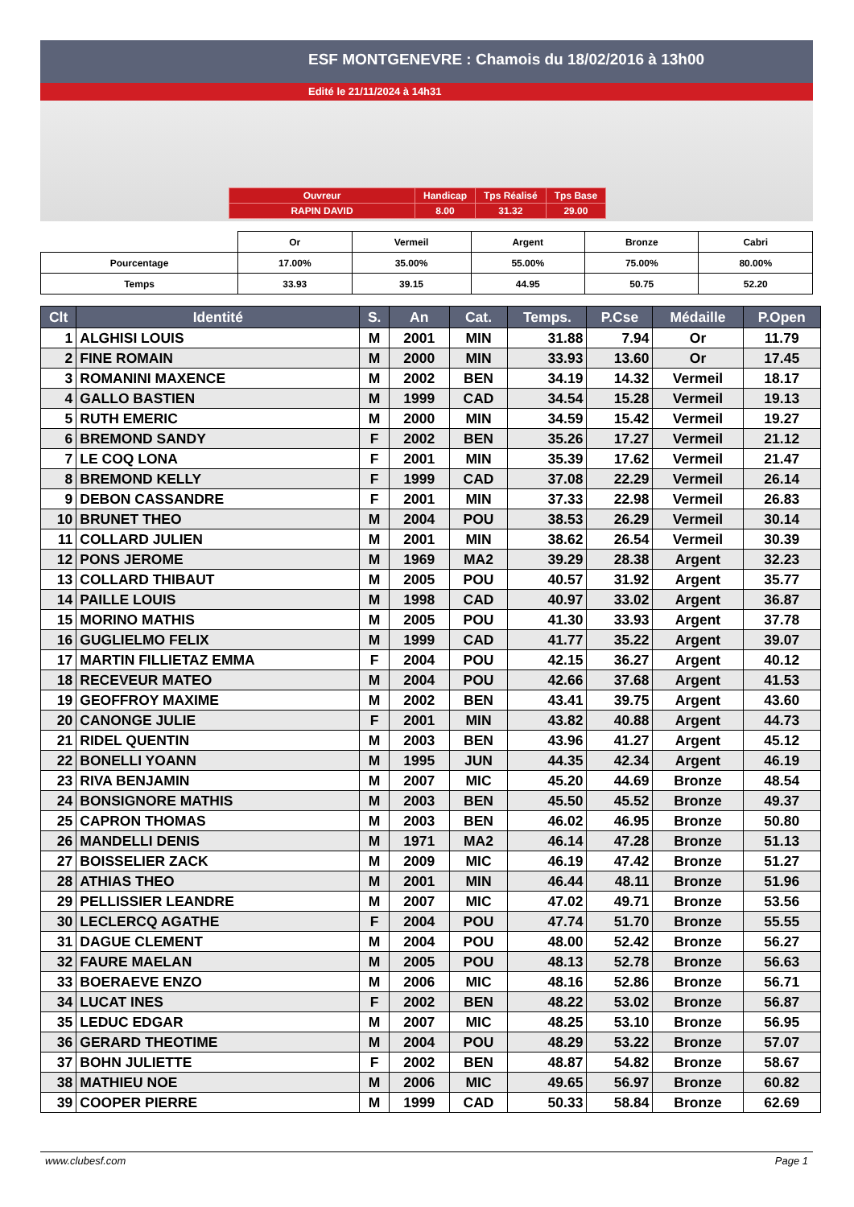ESF MONTGENEVRE : Chamois du 18/02/2016 à 13h00
Edité le 21/11/2024 à 14h31
| Ouvreur | Handicap | Tps Réalisé | Tps Base |
| RAPIN DAVID | 8.00 | 31.32 | 29.00 |
| | Or | Vermeil | Argent | Bronze | Cabri |
| Pourcentage | 17.00% | 35.00% | 55.00% | 75.00% | 80.00% |
| Temps | 33.93 | 39.15 | 44.95 | 50.75 | 52.20 |
| Clt | Identité | S. | An | Cat. | Temps. | P.Cse | Médaille | P.Open |
| --- | --- | --- | --- | --- | --- | --- | --- | --- |
| 1 | ALGHISI LOUIS | M | 2001 | MIN | 31.88 | 7.94 | Or | 11.79 |
| 2 | FINE ROMAIN | M | 2000 | MIN | 33.93 | 13.60 | Or | 17.45 |
| 3 | ROMANINI MAXENCE | M | 2002 | BEN | 34.19 | 14.32 | Vermeil | 18.17 |
| 4 | GALLO BASTIEN | M | 1999 | CAD | 34.54 | 15.28 | Vermeil | 19.13 |
| 5 | RUTH EMERIC | M | 2000 | MIN | 34.59 | 15.42 | Vermeil | 19.27 |
| 6 | BREMOND SANDY | F | 2002 | BEN | 35.26 | 17.27 | Vermeil | 21.12 |
| 7 | LE COQ LONA | F | 2001 | MIN | 35.39 | 17.62 | Vermeil | 21.47 |
| 8 | BREMOND KELLY | F | 1999 | CAD | 37.08 | 22.29 | Vermeil | 26.14 |
| 9 | DEBON CASSANDRE | F | 2001 | MIN | 37.33 | 22.98 | Vermeil | 26.83 |
| 10 | BRUNET THEO | M | 2004 | POU | 38.53 | 26.29 | Vermeil | 30.14 |
| 11 | COLLARD JULIEN | M | 2001 | MIN | 38.62 | 26.54 | Vermeil | 30.39 |
| 12 | PONS JEROME | M | 1969 | MA2 | 39.29 | 28.38 | Argent | 32.23 |
| 13 | COLLARD THIBAUT | M | 2005 | POU | 40.57 | 31.92 | Argent | 35.77 |
| 14 | PAILLE LOUIS | M | 1998 | CAD | 40.97 | 33.02 | Argent | 36.87 |
| 15 | MORINO MATHIS | M | 2005 | POU | 41.30 | 33.93 | Argent | 37.78 |
| 16 | GUGLIELMO FELIX | M | 1999 | CAD | 41.77 | 35.22 | Argent | 39.07 |
| 17 | MARTIN FILLIETAZ EMMA | F | 2004 | POU | 42.15 | 36.27 | Argent | 40.12 |
| 18 | RECEVEUR MATEO | M | 2004 | POU | 42.66 | 37.68 | Argent | 41.53 |
| 19 | GEOFFROY MAXIME | M | 2002 | BEN | 43.41 | 39.75 | Argent | 43.60 |
| 20 | CANONGE JULIE | F | 2001 | MIN | 43.82 | 40.88 | Argent | 44.73 |
| 21 | RIDEL QUENTIN | M | 2003 | BEN | 43.96 | 41.27 | Argent | 45.12 |
| 22 | BONELLI YOANN | M | 1995 | JUN | 44.35 | 42.34 | Argent | 46.19 |
| 23 | RIVA BENJAMIN | M | 2007 | MIC | 45.20 | 44.69 | Bronze | 48.54 |
| 24 | BONSIGNORE MATHIS | M | 2003 | BEN | 45.50 | 45.52 | Bronze | 49.37 |
| 25 | CAPRON THOMAS | M | 2003 | BEN | 46.02 | 46.95 | Bronze | 50.80 |
| 26 | MANDELLI DENIS | M | 1971 | MA2 | 46.14 | 47.28 | Bronze | 51.13 |
| 27 | BOISSELIER ZACK | M | 2009 | MIC | 46.19 | 47.42 | Bronze | 51.27 |
| 28 | ATHIAS THEO | M | 2001 | MIN | 46.44 | 48.11 | Bronze | 51.96 |
| 29 | PELLISSIER LEANDRE | M | 2007 | MIC | 47.02 | 49.71 | Bronze | 53.56 |
| 30 | LECLERCQ AGATHE | F | 2004 | POU | 47.74 | 51.70 | Bronze | 55.55 |
| 31 | DAGUE CLEMENT | M | 2004 | POU | 48.00 | 52.42 | Bronze | 56.27 |
| 32 | FAURE MAELAN | M | 2005 | POU | 48.13 | 52.78 | Bronze | 56.63 |
| 33 | BOERAEVE ENZO | M | 2006 | MIC | 48.16 | 52.86 | Bronze | 56.71 |
| 34 | LUCAT INES | F | 2002 | BEN | 48.22 | 53.02 | Bronze | 56.87 |
| 35 | LEDUC EDGAR | M | 2007 | MIC | 48.25 | 53.10 | Bronze | 56.95 |
| 36 | GERARD THEOTIME | M | 2004 | POU | 48.29 | 53.22 | Bronze | 57.07 |
| 37 | BOHN JULIETTE | F | 2002 | BEN | 48.87 | 54.82 | Bronze | 58.67 |
| 38 | MATHIEU NOE | M | 2006 | MIC | 49.65 | 56.97 | Bronze | 60.82 |
| 39 | COOPER PIERRE | M | 1999 | CAD | 50.33 | 58.84 | Bronze | 62.69 |
www.clubesf.com Page 1